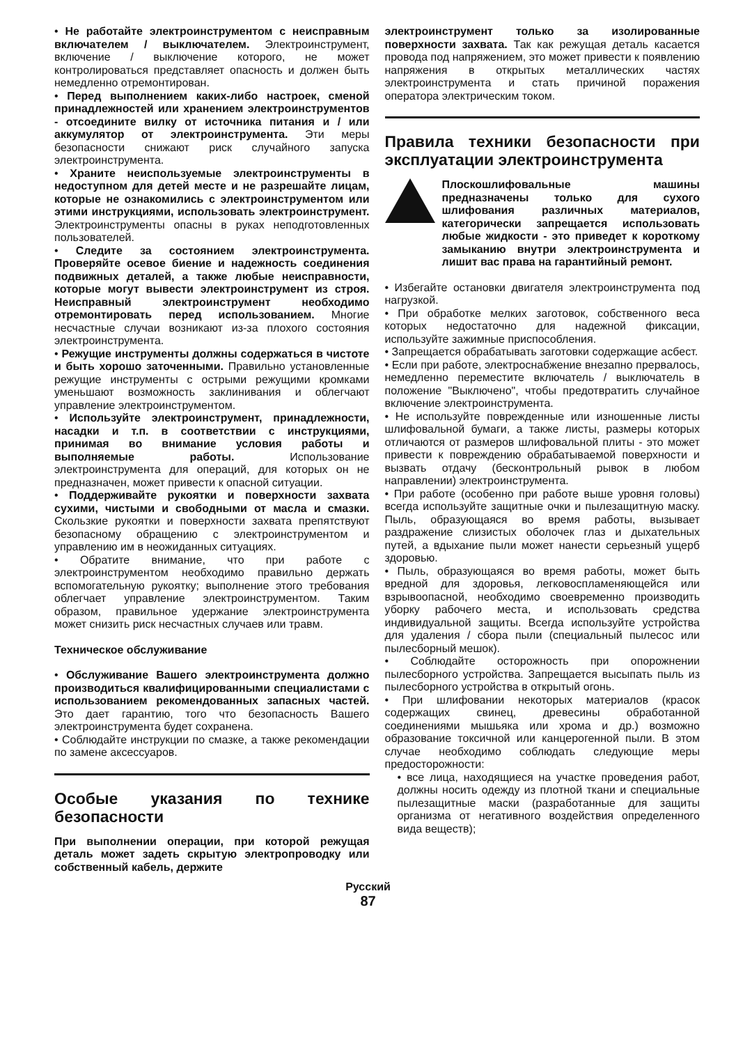• Не работайте электроинструментом с неисправным включателем / выключателем. Электроинструмент, включение / выключение которого, не может контролироваться представляет опасность и должен быть немедленно отремонтирован.
• Перед выполнением каких-либо настроек, сменой принадлежностей или хранением электроинструментов - отсоедините вилку от источника питания и / или аккумулятор от электроинструмента. Эти меры безопасности снижают риск случайного запуска электроинструмента.
• Храните неиспользуемые электроинструменты в недоступном для детей месте и не разрешайте лицам, которые не ознакомились с электроинструментом или этими инструкциями, использовать электроинструмент. Электроинструменты опасны в руках неподготовленных пользователей.
• Следите за состоянием электроинструмента. Проверяйте осевое биение и надежность соединения подвижных деталей, а также любые неисправности, которые могут вывести электроинструмент из строя. Неисправный электроинструмент необходимо отремонтировать перед использованием. Многие несчастные случаи возникают из-за плохого состояния электроинструмента.
• Режущие инструменты должны содержаться в чистоте и быть хорошо заточенными. Правильно установленные режущие инструменты с острыми режущими кромками уменьшают возможность заклинивания и облегчают управление электроинструментом.
• Используйте электроинструмент, принадлежности, насадки и т.п. в соответствии с инструкциями, принимая во внимание условия работы и выполняемые работы. Использование электроинструмента для операций, для которых он не предназначен, может привести к опасной ситуации.
• Поддерживайте рукоятки и поверхности захвата сухими, чистыми и свободными от масла и смазки. Скользкие рукоятки и поверхности захвата препятствуют безопасному обращению с электроинструментом и управлению им в неожиданных ситуациях.
• Обратите внимание, что при работе с электроинструментом необходимо правильно держать вспомогательную рукоятку; выполнение этого требования облегчает управление электроинструментом. Таким образом, правильное удержание электроинструмента может снизить риск несчастных случаев или травм.
Техническое обслуживание
• Обслуживание Вашего электроинструмента должно производиться квалифицированными специалистами с использованием рекомендованных запасных частей. Это дает гарантию, того что безопасность Вашего электроинструмента будет сохранена.
• Соблюдайте инструкции по смазке, а также рекомендации по замене аксессуаров.
Особые указания по технике безопасности
При выполнении операции, при которой режущая деталь может задеть скрытую электропроводку или собственный кабель, держите
электроинструмент только за изолированные поверхности захвата. Так как режущая деталь касается провода под напряжением, это может привести к появлению напряжения в открытых металлических частях электроинструмента и стать причиной поражения оператора электрическим током.
Правила техники безопасности при эксплуатации электроинструмента
Плоскошлифовальные машины предназначены только для сухого шлифования различных материалов, категорически запрещается использовать любые жидкости - это приведет к короткому замыканию внутри электроинструмента и лишит вас права на гарантийный ремонт.
• Избегайте остановки двигателя электроинструмента под нагрузкой.
• При обработке мелких заготовок, собственного веса которых недостаточно для надежной фиксации, используйте зажимные приспособления.
• Запрещается обрабатывать заготовки содержащие асбест.
• Если при работе, электроснабжение внезапно прервалось, немедленно переместите включатель / выключатель в положение "Выключено", чтобы предотвратить случайное включение электроинструмента.
• Не используйте поврежденные или изношенные листы шлифовальной бумаги, а также листы, размеры которых отличаются от размеров шлифовальной плиты - это может привести к повреждению обрабатываемой поверхности и вызвать отдачу (бесконтрольный рывок в любом направлении) электроинструмента.
• При работе (особенно при работе выше уровня головы) всегда используйте защитные очки и пылезащитную маску. Пыль, образующаяся во время работы, вызывает раздражение слизистых оболочек глаз и дыхательных путей, а вдыхание пыли может нанести серьезный ущерб здоровью.
• Пыль, образующаяся во время работы, может быть вредной для здоровья, легковоспламеняющейся или взрывоопасной, необходимо своевременно производить уборку рабочего места, и использовать средства индивидуальной защиты. Всегда используйте устройства для удаления / сбора пыли (специальный пылесос или пылесборный мешок).
• Соблюдайте осторожность при опорожнении пылесборного устройства. Запрещается высыпать пыль из пылесборного устройства в открытый огонь.
• При шлифовании некоторых материалов (красок содержащих свинец, древесины обработанной соединениями мышьяка или хрома и др.) возможно образование токсичной или канцерогенной пыли. В этом случае необходимо соблюдать следующие меры предосторожности:
• все лица, находящиеся на участке проведения работ, должны носить одежду из плотной ткани и специальные пылезащитные маски (разработанные для защиты организма от негативного воздействия определенного вида веществ);
Русский
87